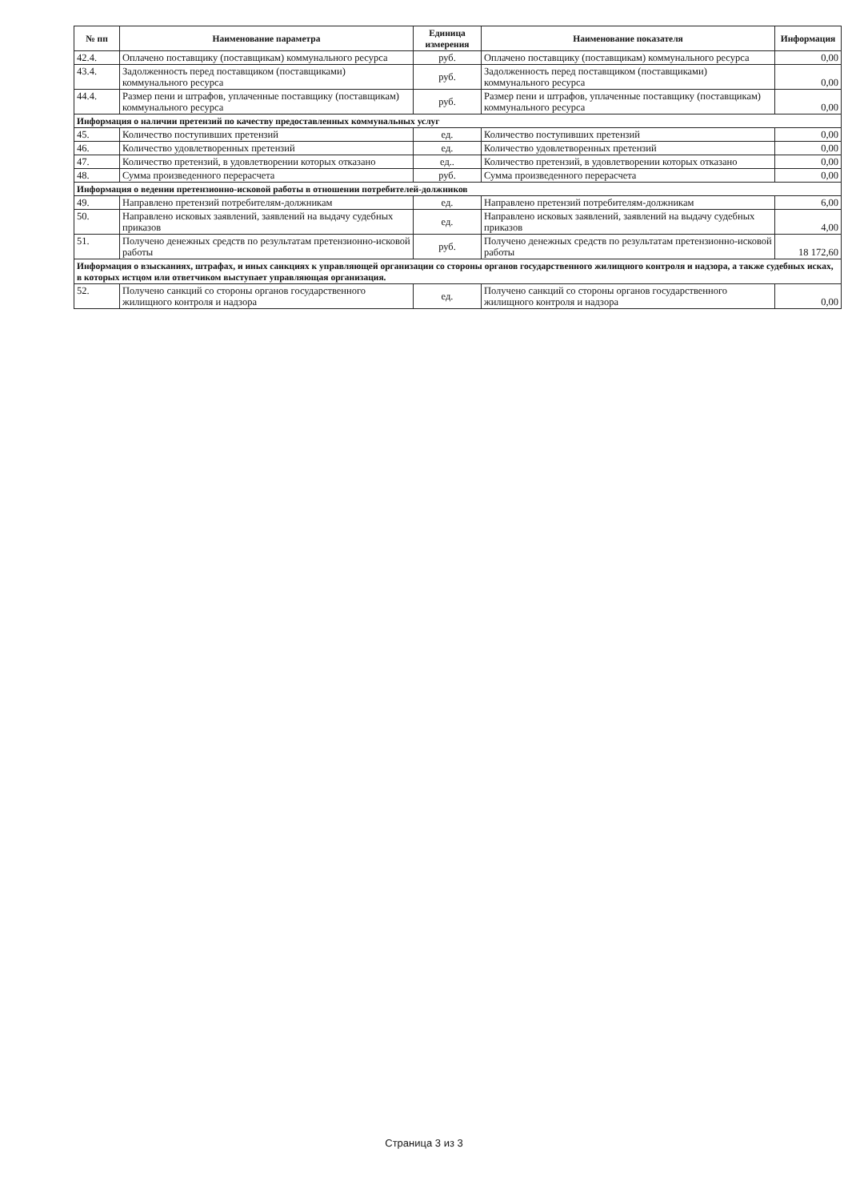| № пп | Наименование параметра | Единица измерения | Наименование показателя | Информация |
| --- | --- | --- | --- | --- |
| 42.4. | Оплачено поставщику (поставщикам) коммунального ресурса | руб. | Оплачено поставщику (поставщикам) коммунального ресурса | 0,00 |
| 43.4. | Задолженность перед поставщиком (поставщиками) коммунального ресурса | руб. | Задолженность перед поставщиком (поставщиками) коммунального ресурса | 0,00 |
| 44.4. | Размер пени и штрафов, уплаченные поставщику (поставщикам) коммунального ресурса | руб. | Размер пени и штрафов, уплаченные поставщику (поставщикам) коммунального ресурса | 0,00 |
| Информация о наличии претензий по качеству предоставленных коммунальных услуг | | | | |
| 45. | Количество поступивших претензий | ед. | Количество поступивших претензий | 0,00 |
| 46. | Количество удовлетворенных претензий | ед. | Количество удовлетворенных претензий | 0,00 |
| 47. | Количество претензий, в удовлетворении которых отказано | ед.. | Количество претензий, в удовлетворении которых отказано | 0,00 |
| 48. | Сумма произведенного перерасчета | руб. | Сумма произведенного перерасчета | 0,00 |
| Информация о ведении претензионно-исковой работы в отношении потребителей-должников | | | | |
| 49. | Направлено претензий потребителям-должникам | ед. | Направлено претензий потребителям-должникам | 6,00 |
| 50. | Направлено исковых заявлений, заявлений на выдачу судебных приказов | ед. | Направлено исковых заявлений, заявлений на выдачу судебных приказов | 4,00 |
| 51. | Получено денежных средств по результатам претензионно-исковой работы | руб. | Получено денежных средств по результатам претензионно-исковой работы | 18 172,60 |
| Информация о взысканиях, штрафах, и иных санкциях к управляющей организации со стороны органов государственного жилищного контроля и надзора, а также судебных исках, в которых истцом или ответчиком выступает управляющая организация. | | | | |
| 52. | Получено санкций со стороны органов государственного жилищного контроля и надзора | ед. | Получено санкций со стороны органов государственного жилищного контроля и надзора | 0,00 |
Страница 3 из 3